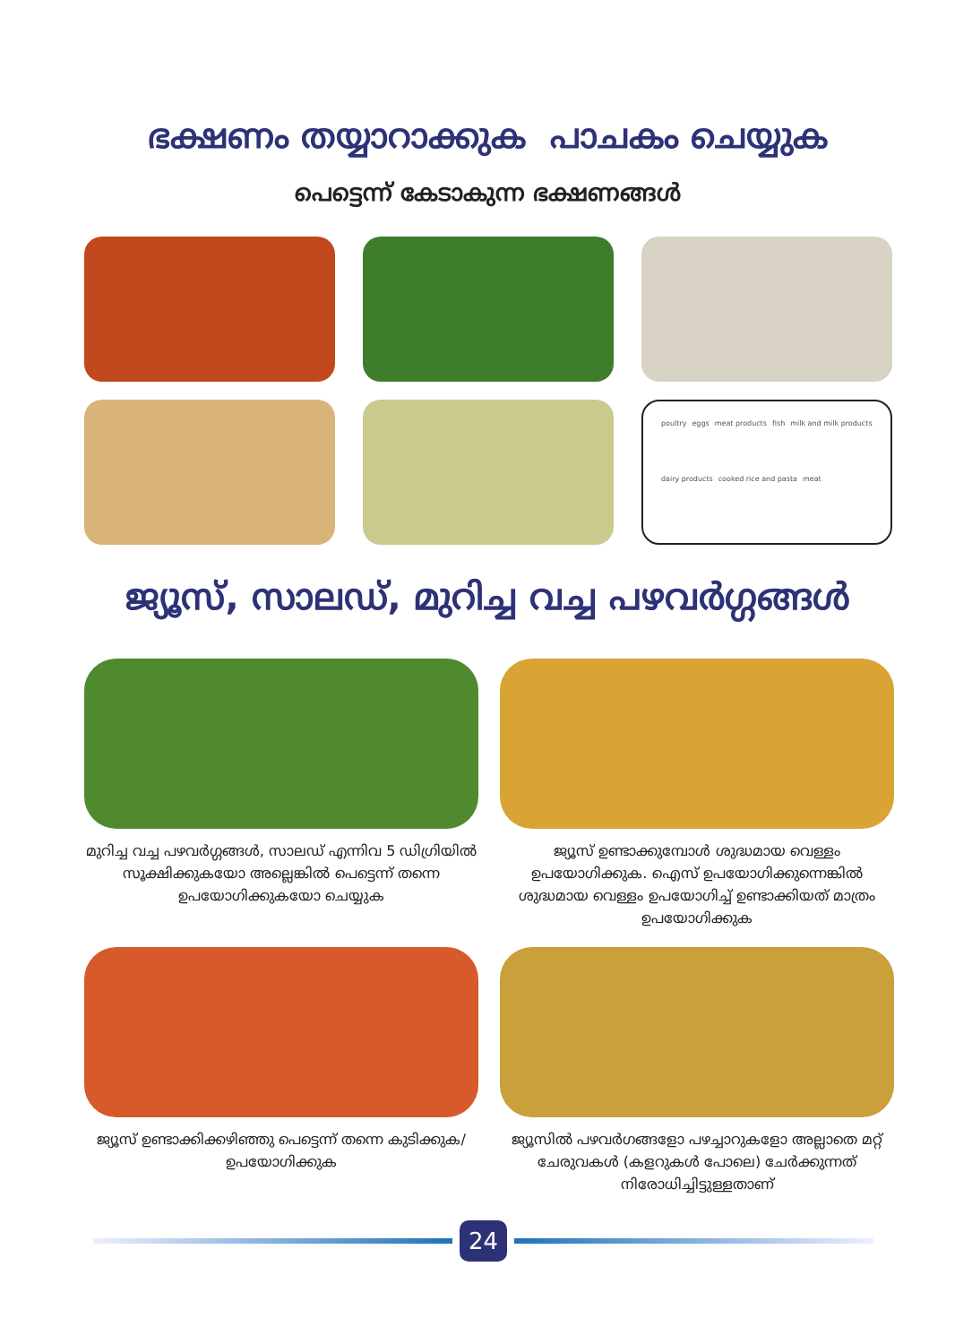ഭക്ഷണം തയ്യാറാക്കുക പാചകം ചെയ്യുക
പെട്ടെന്ന് കേടാകുന്ന ഭക്ഷണങ്ങൾ
poultry eggs meat products fish milk and milk products dairy products cooked rice and pasta meat
ജ്യൂസ്, സാലഡ്, മുറിച്ച വച്ച പഴവർഗ്ഗങ്ങൾ
മുറിച്ച വച്ച പഴവർഗ്ഗങ്ങൾ, സാലഡ് എന്നിവ 5 ഡിഗ്രിയിൽ സൂക്ഷിക്കുകയോ അല്ലെങ്കിൽ പെട്ടെന്ന് തന്നെ ഉപയോഗിക്കുകയോ ചെയ്യുക
ജ്യൂസ് ഉണ്ടാക്കുമ്പോൾ ശുദ്ധമായ വെള്ളം ഉപയോഗിക്കുക. ഐസ് ഉപയോഗിക്കുന്നെങ്കിൽ ശുദ്ധമായ വെള്ളം ഉപയോഗിച്ച് ഉണ്ടാക്കിയത് മാത്രം ഉപയോഗിക്കുക
ജ്യൂസ് ഉണ്ടാക്കിക്കഴിഞ്ഞു പെട്ടെന്ന് തന്നെ കുടിക്കുക/ ഉപയോഗിക്കുക
ജ്യൂസിൽ പഴവർഗങ്ങളോ പഴച്ചാറുകളോ അല്ലാതെ മറ്റ് ചേരുവകൾ (കളറുകൾ പോലെ) ചേർക്കുന്നത് നിരോധിച്ചിട്ടുള്ളതാണ്
24